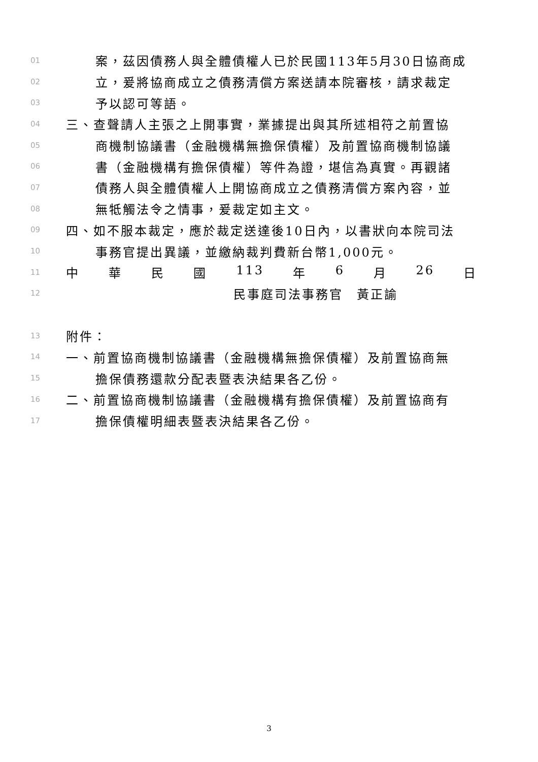01 案，茲因債務人與全體債權人已於民國113年5月30日協商成
02 立，爰將協商成立之債務清償方案送請本院審核，請求裁定
03 予以認可等語。
04 三、查聲請人主張之上開事實，業據提出與其所述相符之前置協
05 商機制協議書（金融機構無擔保債權）及前置協商機制協議
06 書（金融機構有擔保債權）等件為證，堪信為真實。再觀諸
07 債務人與全體債權人上開協商成立之債務清償方案內容，並
08 無牴觸法令之情事，爰裁定如主文。
09 四、如不服本裁定，應於裁定送達後10日內，以書狀向本院司法
10 事務官提出異議，並繳納裁判費新台幣1,000元。
11 中 華 民 國 113 年 6 月 26 日
12 民事庭司法事務官　黃正諭
13 附件：
14 一、前置協商機制協議書（金融機構無擔保債權）及前置協商無
15 擔保債務還款分配表暨表決結果各乙份。
16 二、前置協商機制協議書（金融機構有擔保債權）及前置協商有
17 擔保債權明細表暨表決結果各乙份。
3